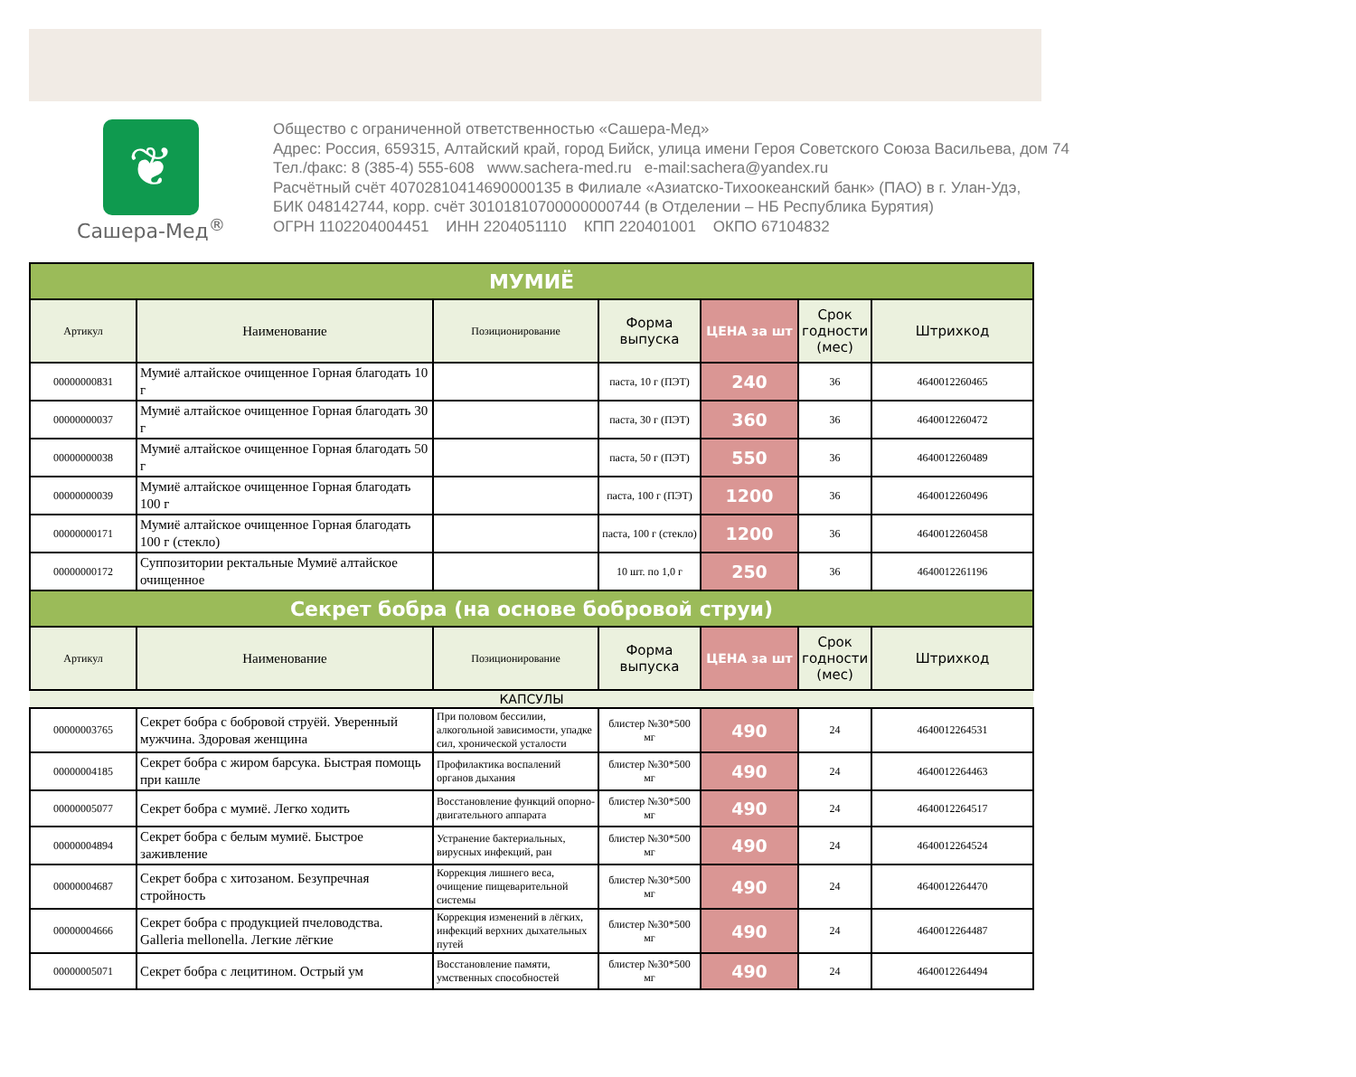❦
Сашера-Мед<sup>®</sup>
Общество с ограниченной ответственностью «Сашера-Мед»
Адрес: Россия, 659315, Алтайский край, город Бийск, улица имени Героя Советского Союза Васильева, дом 74
Тел./факс: 8 (385-4) 555-608 www.sachera-med.ru e-mail:sachera@yandex.ru
Расчётный счёт 40702810414690000135 в Филиале «Азиатско-Тихоокеанский банк» (ПАО) в г. Улан-Удэ,
БИК 048142744, корр. счёт 30101810700000000744 (в Отделении – НБ Республика Бурятия)
ОГРН 1102204004451 ИНН 2204051110 КПП 220401001 ОКПО 67104832
| МУМИЁ | | | | | | |
| Артикул | Наименование | Позиционирование | Форма выпуска | ЦЕНА за шт | Срок годности (мес) | Штрихкод |
| 00000000831 | Мумиё алтайское очищенное Горная благодать 10 г | | паста, 10 г (ПЭТ) | 240 | 36 | 4640012260465 |
| 00000000037 | Мумиё алтайское очищенное Горная благодать 30 г | | паста, 30 г (ПЭТ) | 360 | 36 | 4640012260472 |
| 00000000038 | Мумиё алтайское очищенное Горная благодать 50 г | | паста, 50 г (ПЭТ) | 550 | 36 | 4640012260489 |
| 00000000039 | Мумиё алтайское очищенное Горная благодать 100 г | | паста, 100 г (ПЭТ) | 1200 | 36 | 4640012260496 |
| 00000000171 | Мумиё алтайское очищенное Горная благодать 100 г (стекло) | | паста, 100 г (стекло) | 1200 | 36 | 4640012260458 |
| 00000000172 | Суппозитории ректальные Мумиё алтайское очищенное | | 10 шт. по 1,0 г | 250 | 36 | 4640012261196 |
| Секрет бобра (на основе бобровой струи) | | | | | | |
| Артикул | Наименование | Позиционирование | Форма выпуска | ЦЕНА за шт | Срок годности (мес) | Штрихкод |
| КАПСУЛЫ | | | | | | |
| 00000003765 | Секрет бобра с бобровой струёй. Уверенный мужчина. Здоровая женщина | При половом бессилии, алкогольной зависимости, упадке сил, хронической усталости | блистер №30*500 мг | 490 | 24 | 4640012264531 |
| 00000004185 | Секрет бобра с жиром барсука. Быстрая помощь при кашле | Профилактика воспалений органов дыхания | блистер №30*500 мг | 490 | 24 | 4640012264463 |
| 00000005077 | Секрет бобра с мумиё. Легко ходить | Восстановление функций опорно-двигательного аппарата | блистер №30*500 мг | 490 | 24 | 4640012264517 |
| 00000004894 | Секрет бобра с белым мумиё. Быстрое заживление | Устранение бактериальных, вирусных инфекций, ран | блистер №30*500 мг | 490 | 24 | 4640012264524 |
| 00000004687 | Секрет бобра с хитозаном. Безупречная стройность | Коррекция лишнего веса, очищение пищеварительной системы | блистер №30*500 мг | 490 | 24 | 4640012264470 |
| 00000004666 | Секрет бобра с продукцией пчеловодства. Galleria mellonella. Легкие лёгкие | Коррекция изменений в лёгких, инфекций верхних дыхательных путей | блистер №30*500 мг | 490 | 24 | 4640012264487 |
| 00000005071 | Секрет бобра с лецитином. Острый ум | Восстановление памяти, умственных способностей | блистер №30*500 мг | 490 | 24 | 4640012264494 |